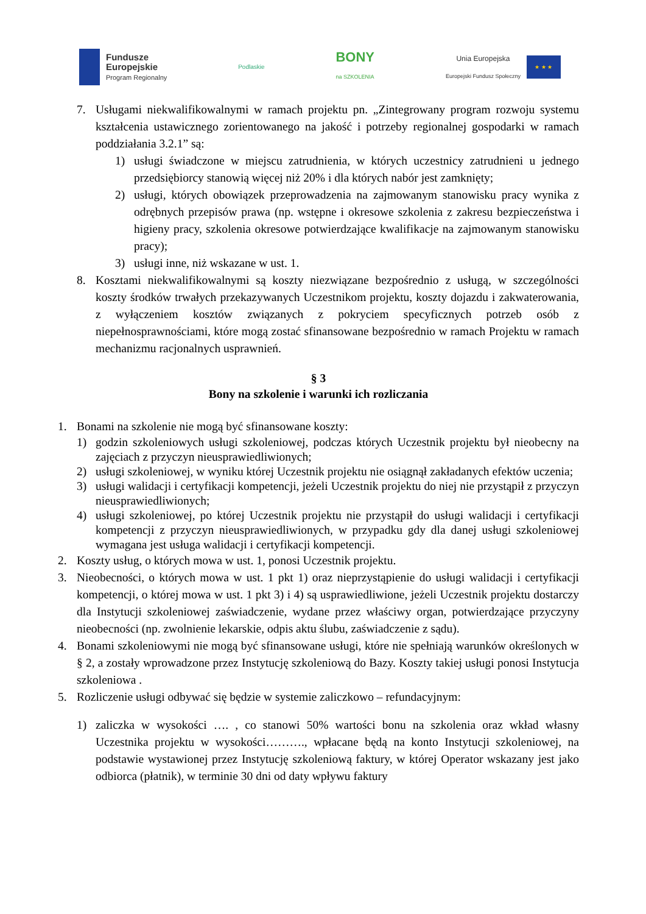Fundusze
Europejskie
Program Regionalny
Podlaskie
BONY
na SZKOLENIA
Unia Europejska
Europejski Fundusz Społeczny
★ ★ ★
7. Usługami niekwalifikowalnymi w ramach projektu pn. „Zintegrowany program rozwoju systemu kształcenia ustawicznego zorientowanego na jakość i potrzeby regionalnej gospodarki w ramach poddziałania 3.2.1” są:
1) usługi świadczone w miejscu zatrudnienia, w których uczestnicy zatrudnieni u jednego przedsiębiorcy stanowią więcej niż 20% i dla których nabór jest zamknięty;
2) usługi, których obowiązek przeprowadzenia na zajmowanym stanowisku pracy wynika z odrębnych przepisów prawa (np. wstępne i okresowe szkolenia z zakresu bezpieczeństwa i higieny pracy, szkolenia okresowe potwierdzające kwalifikacje na zajmowanym stanowisku pracy);
3) usługi inne, niż wskazane w ust. 1.
8. Kosztami niekwalifikowalnymi są koszty niezwiązane bezpośrednio z usługą, w szczególności koszty środków trwałych przekazywanych Uczestnikom projektu, koszty dojazdu i zakwaterowania, z wyłączeniem kosztów związanych z pokryciem specyficznych potrzeb osób z niepełnosprawnościami, które mogą zostać sfinansowane bezpośrednio w ramach Projektu w ramach mechanizmu racjonalnych usprawnień.
§ 3
Bony na szkolenie i warunki ich rozliczania
1. Bonami na szkolenie nie mogą być sfinansowane koszty:
1) godzin szkoleniowych usługi szkoleniowej, podczas których Uczestnik projektu był nieobecny na zajęciach z przyczyn nieusprawiedliwionych;
2) usługi szkoleniowej, w wyniku której Uczestnik projektu nie osiągnął zakładanych efektów uczenia;
3) usługi walidacji i certyfikacji kompetencji, jeżeli Uczestnik projektu do niej nie przystąpił z przyczyn nieusprawiedliwionych;
4) usługi szkoleniowej, po której Uczestnik projektu nie przystąpił do usługi walidacji i certyfikacji kompetencji z przyczyn nieusprawiedliwionych, w przypadku gdy dla danej usługi szkoleniowej wymagana jest usługa walidacji i certyfikacji kompetencji.
2. Koszty usług, o których mowa w ust. 1, ponosi Uczestnik projektu.
3. Nieobecności, o których mowa w ust. 1 pkt 1) oraz nieprzystąpienie do usługi walidacji i certyfikacji kompetencji, o której mowa w ust. 1 pkt 3) i 4) są usprawiedliwione, jeżeli Uczestnik projektu dostarczy dla Instytucji szkoleniowej zaświadczenie, wydane przez właściwy organ, potwierdzające przyczyny nieobecności (np. zwolnienie lekarskie, odpis aktu ślubu, zaświadczenie z sądu).
4. Bonami szkoleniowymi nie mogą być sfinansowane usługi, które nie spełniają warunków określonych w § 2, a zostały wprowadzone przez Instytucję szkoleniową do Bazy. Koszty takiej usługi ponosi Instytucja szkoleniowa .
5. Rozliczenie usługi odbywać się będzie w systemie zaliczkowo – refundacyjnym:
1) zaliczka w wysokości …. , co stanowi 50% wartości bonu na szkolenia oraz wkład własny Uczestnika projektu w wysokości………., wpłacane będą na konto Instytucji szkoleniowej, na podstawie wystawionej przez Instytucję szkoleniową faktury, w której Operator wskazany jest jako odbiorca (płatnik), w terminie 30 dni od daty wpływu faktury